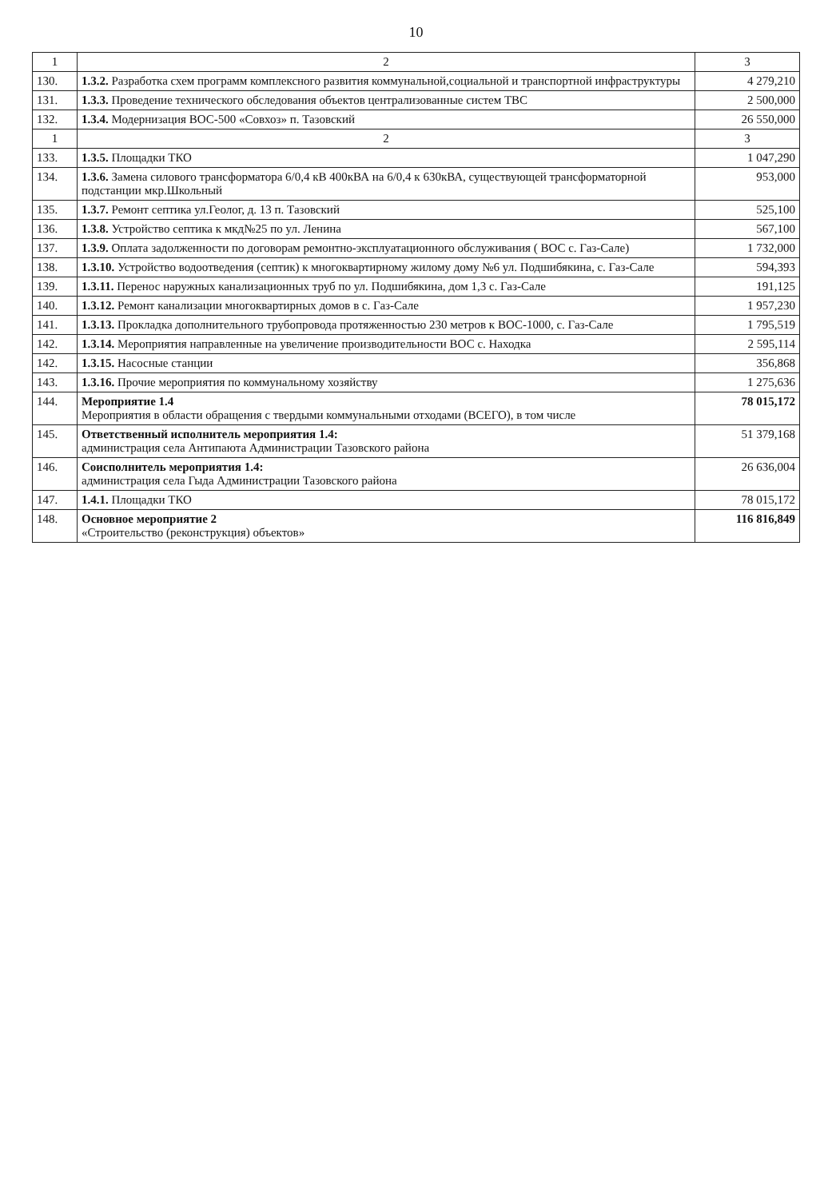10
| 1 | 2 | 3 |
| --- | --- | --- |
| 130. | 1.3.2. Разработка схем программ комплексного развития коммунальной,социальной и транспортной инфраструктуры | 4 279,210 |
| 131. | 1.3.3. Проведение технического обследования объектов централизованные систем ТВС | 2 500,000 |
| 132. | 1.3.4. Модернизация ВОС-500 «Совхоз» п. Тазовский | 26 550,000 |
| 1 | 2 | 3 |
| 133. | 1.3.5. Площадки ТКО | 1 047,290 |
| 134. | 1.3.6. Замена силового трансформатора 6/0,4 кВ 400кВА на 6/0,4 к 630кВА, существующей трансформаторной подстанции мкр.Школьный | 953,000 |
| 135. | 1.3.7. Ремонт септика ул.Геолог, д. 13 п. Тазовский | 525,100 |
| 136. | 1.3.8. Устройство септика к мкд№25 по ул. Ленина | 567,100 |
| 137. | 1.3.9. Оплата задолженности по договорам ремонтно-эксплуатационного обслуживания ( ВОС с. Газ-Сале) | 1 732,000 |
| 138. | 1.3.10. Устройство водоотведения (септик) к многоквартирному жилому дому №6 ул. Подшибякина, с. Газ-Сале | 594,393 |
| 139. | 1.3.11. Перенос наружных канализационных труб по ул. Подшибякина, дом 1,3 с. Газ-Сале | 191,125 |
| 140. | 1.3.12. Ремонт канализации многоквартирных домов в с. Газ-Сале | 1 957,230 |
| 141. | 1.3.13. Прокладка дополнительного трубопровода протяженностью 230 метров к ВОС-1000, с. Газ-Сале | 1 795,519 |
| 142. | 1.3.14. Мероприятия направленные на увеличение производительности ВОС с. Находка | 2 595,114 |
| 142. | 1.3.15. Насосные станции | 356,868 |
| 143. | 1.3.16. Прочие мероприятия по коммунальному хозяйству | 1 275,636 |
| 144. | Мероприятие 1.4 Мероприятия в области обращения с твердыми коммунальными отходами (ВСЕГО), в том числе | 78 015,172 |
| 145. | Ответственный исполнитель мероприятия 1.4: администрация села Антипаюта Администрации Тазовского района | 51 379,168 |
| 146. | Соисполнитель мероприятия 1.4: администрация села Гыда Администрации Тазовского района | 26 636,004 |
| 147. | 1.4.1. Площадки ТКО | 78 015,172 |
| 148. | Основное мероприятие 2 «Строительство (реконструкция) объектов» | 116 816,849 |